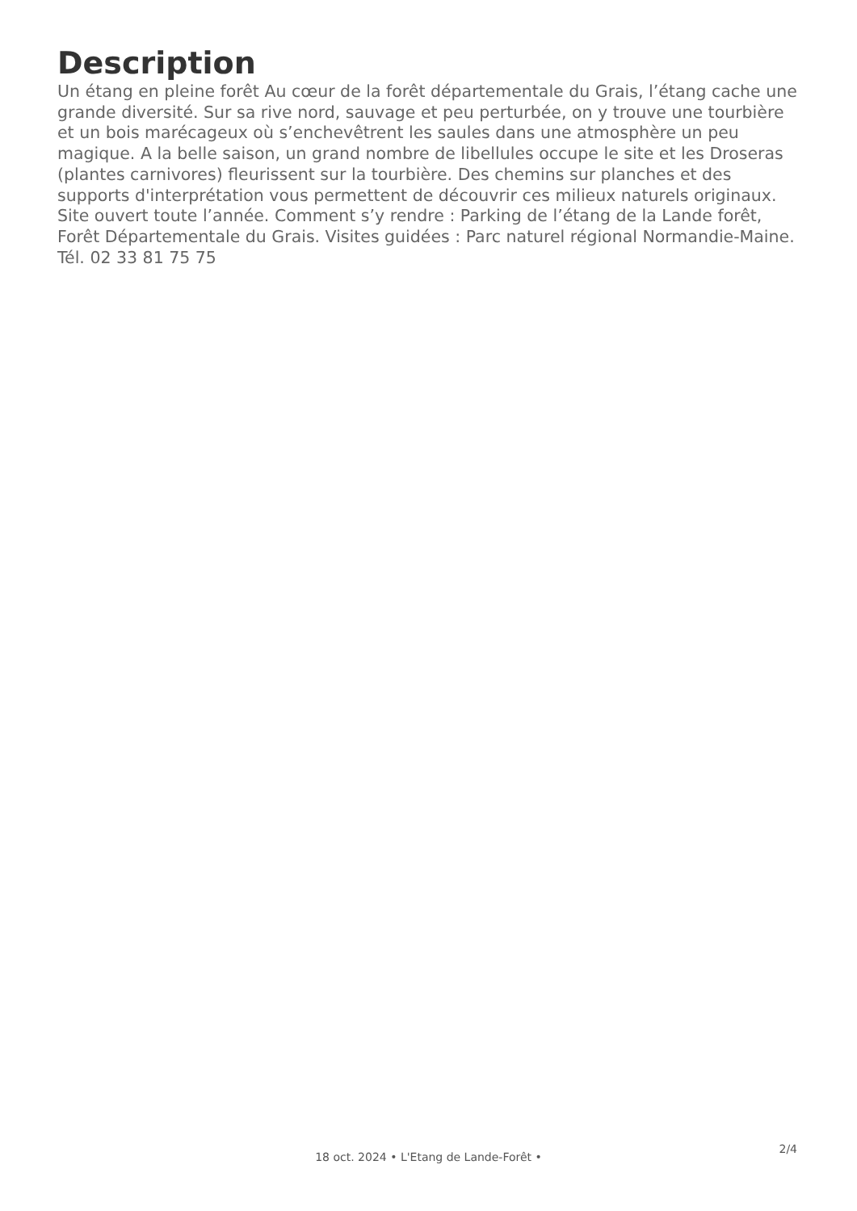Description
Un étang en pleine forêt Au cœur de la forêt départementale du Grais, l’étang cache une grande diversité. Sur sa rive nord, sauvage et peu perturbée, on y trouve une tourbière et un bois marécageux où s’enchevêtrent les saules dans une atmosphère un peu magique. A la belle saison, un grand nombre de libellules occupe le site et les Droseras (plantes carnivores) fleurissent sur la tourbière. Des chemins sur planches et des supports d'interprétation vous permettent de découvrir ces milieux naturels originaux. Site ouvert toute l’année. Comment s’y rendre : Parking de l’étang de la Lande forêt, Forêt Départementale du Grais. Visites guidées : Parc naturel régional Normandie-Maine. Tél. 02 33 81 75 75
2/4
18 oct. 2024 • L'Etang de Lande-Forêt •